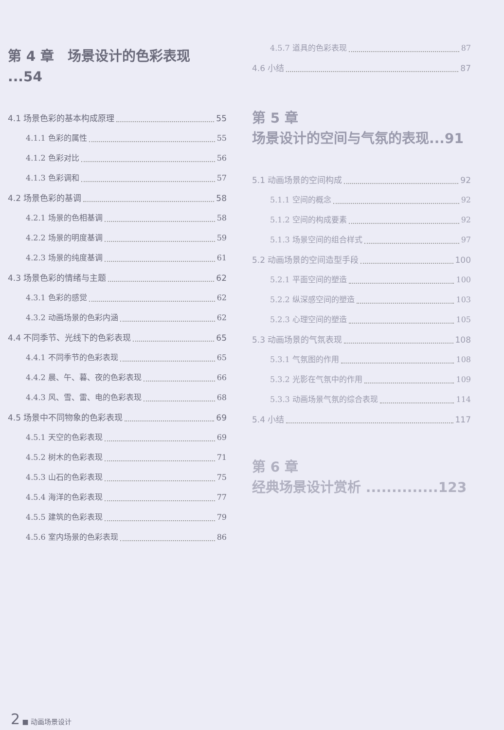第 4 章　场景设计的色彩表现 ...54
4.1 场景色彩的基本构成原理 55
4.1.1 色彩的属性 55
4.1.2 色彩对比 56
4.1.3 色彩调和 57
4.2 场景色彩的基调 58
4.2.1 场景的色相基调 58
4.2.2 场景的明度基调 59
4.2.3 场景的纯度基调 61
4.3 场景色彩的情绪与主题 62
4.3.1 色彩的感觉 62
4.3.2 动画场景的色彩内涵 62
4.4 不同季节、光线下的色彩表现 65
4.4.1 不同季节的色彩表现 65
4.4.2 晨、午、暮、夜的色彩表现 66
4.4.3 风、雪、雷、电的色彩表现 68
4.5 场景中不同物象的色彩表现 69
4.5.1 天空的色彩表现 69
4.5.2 树木的色彩表现 71
4.5.3 山石的色彩表现 75
4.5.4 海洋的色彩表现 77
4.5.5 建筑的色彩表现 79
4.5.6 室内场景的色彩表现 86
4.5.7 道具的色彩表现 87
4.6 小结 87
第 5 章
场景设计的空间与气氛的表现...91
5.1 动画场景的空间构成 92
5.1.1 空间的概念 92
5.1.2 空间的构成要素 92
5.1.3 场景空间的组合样式 97
5.2 动画场景的空间造型手段 100
5.2.1 平面空间的塑造 100
5.2.2 纵深感空间的塑造 103
5.2.3 心理空间的塑造 105
5.3 动画场景的气氛表现 108
5.3.1 气氛图的作用 108
5.3.2 光影在气氛中的作用 109
5.3.3 动画场景气氛的综合表现 114
5.4 小结 117
第 6 章
经典场景设计赏析 ..............123
2 ■ 动画场景设计